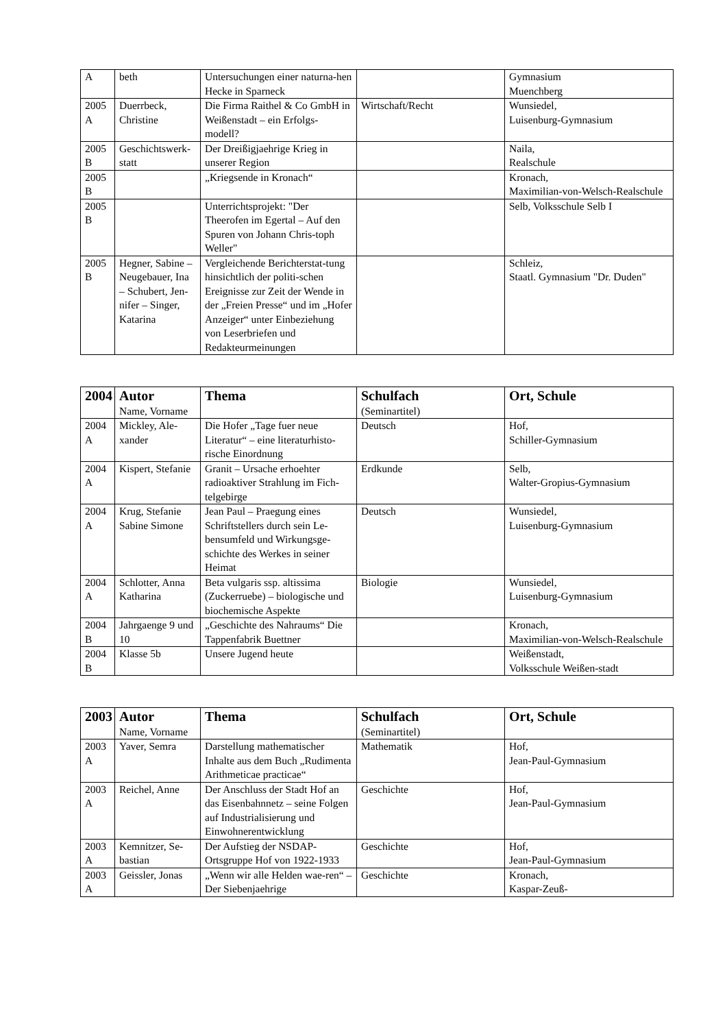| A | beth | Untersuchungen einer naturna-hen Hecke in Sparneck | | Gymnasium Muenchberg |
| 2005 A | Duerrbeck, Christine | Die Firma Raithel & Co GmbH in Weißenstadt – ein Erfolgs-modell? | Wirtschaft/Recht | Wunsiedel, Luisenburg-Gymnasium |
| 2005 B | Geschichtswerk-statt | Der Dreißigjaehrige Krieg in unserer Region | | Naila, Realschule |
| 2005 B | | „Kriegsende in Kronach“ | | Kronach, Maximilian-von-Welsch-Realschule |
| 2005 B | | Unterrichtsprojekt: "Der Theerofen im Egertal – Auf den Spuren von Johann Chris-toph Weller" | | Selb, Volksschule Selb I |
| 2005 B | Hegner, Sabine – Neugebauer, Ina – Schubert, Jen-nifer – Singer, Katarina | Vergleichende Berichterstat-tung hinsichtlich der politi-schen Ereignisse zur Zeit der Wende in der „Freien Presse“ und im „Hofer Anzeiger“ unter Einbeziehung von Leserbriefen und Redakteurmeinungen | | Schleiz, Staatl. Gymnasium "Dr. Duden" |
| 2004 | Autor Name, Vorname | Thema | Schulfach (Seminartitel) | Ort, Schule |
| --- | --- | --- | --- | --- |
| 2004 A | Mickley, Ale-xander | Die Hofer „Tage fuer neue Literatur“ – eine literaturhisto-rische Einordnung | Deutsch | Hof, Schiller-Gymnasium |
| 2004 A | Kispert, Stefanie | Granit – Ursache erhoehter radioaktiver Strahlung im Fich-telgebirge | Erdkunde | Selb, Walter-Gropius-Gymnasium |
| 2004 A | Krug, Stefanie Sabine Simone | Jean Paul – Praegung eines Schriftstellers durch sein Le-bensumfeld und Wirkungsge-schichte des Werkes in seiner Heimat | Deutsch | Wunsiedel, Luisenburg-Gymnasium |
| 2004 A | Schlotter, Anna Katharina | Beta vulgaris ssp. altissima (Zuckerruebe) – biologische und biochemische Aspekte | Biologie | Wunsiedel, Luisenburg-Gymnasium |
| 2004 B | Jahrgaenge 9 und 10 | „Geschichte des Nahraums“ Die Tappenfabrik Buettner | | Kronach, Maximilian-von-Welsch-Realschule |
| 2004 B | Klasse 5b | Unsere Jugend heute | | Weißenstadt, Volksschule Weißen-stadt |
| 2003 | Autor Name, Vorname | Thema | Schulfach (Seminartitel) | Ort, Schule |
| --- | --- | --- | --- | --- |
| 2003 A | Yaver, Semra | Darstellung mathematischer Inhalte aus dem Buch „Rudimenta Arithmeticae practicae“ | Mathematik | Hof, Jean-Paul-Gymnasium |
| 2003 A | Reichel, Anne | Der Anschluss der Stadt Hof an das Eisenbahnnetz – seine Folgen auf Industrialisierung und Einwohnerentwicklung | Geschichte | Hof, Jean-Paul-Gymnasium |
| 2003 A | Kemnitzer, Se-bastian | Der Aufstieg der NSDAP-Ortsgruppe Hof von 1922-1933 | Geschichte | Hof, Jean-Paul-Gymnasium |
| 2003 A | Geissler, Jonas | „Wenn wir alle Helden wae-ren“ – Der Siebenjaehrige | Geschichte | Kronach, Kaspar-Zeuß- |